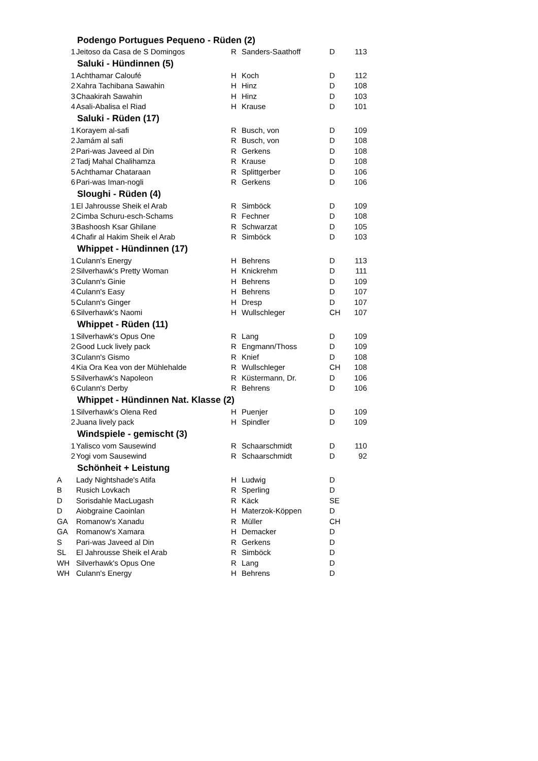| Podengo Portugues Pequeno - Rüden (2) | | | | | |
| --- | --- | --- | --- | --- | --- |
| 1 | Jeitoso da Casa de S Domingos | R | Sanders-Saathoff | D | 113 |
| Saluki - Hündinnen (5) | | | | | |
| 1 | Achthamar Caloufé | H | Koch | D | 112 |
| 2 | Xahra Tachibana Sawahin | H | Hinz | D | 108 |
| 3 | Chaakirah Sawahin | H | Hinz | D | 103 |
| 4 | Asali-Abalisa el Riad | H | Krause | D | 101 |
| Saluki - Rüden (17) | | | | | |
| 1 | Korayem al-safi | R | Busch, von | D | 109 |
| 2 | Jamám al safi | R | Busch, von | D | 108 |
| 2 | Pari-was Javeed al Din | R | Gerkens | D | 108 |
| 2 | Tadj Mahal Chalihamza | R | Krause | D | 108 |
| 5 | Achthamar Chataraan | R | Splittgerber | D | 106 |
| 6 | Pari-was Iman-nogli | R | Gerkens | D | 106 |
| Sloughi - Rüden (4) | | | | | |
| 1 | El Jahrousse Sheik el Arab | R | Simböck | D | 109 |
| 2 | Cimba Schuru-esch-Schams | R | Fechner | D | 108 |
| 3 | Bashoosh Ksar Ghilane | R | Schwarzat | D | 105 |
| 4 | Chafir al Hakim Sheik el Arab | R | Simböck | D | 103 |
| Whippet - Hündinnen (17) | | | | | |
| 1 | Culann's Energy | H | Behrens | D | 113 |
| 2 | Silverhawk's Pretty Woman | H | Knickrehm | D | 111 |
| 3 | Culann's Ginie | H | Behrens | D | 109 |
| 4 | Culann's Easy | H | Behrens | D | 107 |
| 5 | Culann's Ginger | H | Dresp | D | 107 |
| 6 | Silverhawk's Naomi | H | Wullschleger | CH | 107 |
| Whippet - Rüden (11) | | | | | |
| 1 | Silverhawk's Opus One | R | Lang | D | 109 |
| 2 | Good Luck lively pack | R | Engmann/Thoss | D | 109 |
| 3 | Culann's Gismo | R | Knief | D | 108 |
| 4 | Kia Ora Kea von der Mühlehalde | R | Wullschleger | CH | 108 |
| 5 | Silverhawk's Napoleon | R | Küstermann, Dr. | D | 106 |
| 6 | Culann's Derby | R | Behrens | D | 106 |
| Whippet - Hündinnen Nat. Klasse (2) | | | | | |
| 1 | Silverhawk's Olena Red | H | Puenjer | D | 109 |
| 2 | Juana lively pack | H | Spindler | D | 109 |
| Windspiele - gemischt (3) | | | | | |
| 1 | Yalisco vom Sausewind | R | Schaarschmidt | D | 110 |
| 2 | Yogi vom Sausewind | R | Schaarschmidt | D | 92 |
| Schönheit + Leistung | | | | | |
| A | Lady Nightshade's Atifa | H | Ludwig | D | |
| B | Rusich Lovkach | R | Sperling | D | |
| D | Sorisdahle MacLugash | R | Käck | SE | |
| D | Aiobgraine Caoinlan | H | Materzok-Köppen | D | |
| GA | Romanow's Xanadu | R | Müller | CH | |
| GA | Romanow's Xamara | H | Demacker | D | |
| S | Pari-was Javeed al Din | R | Gerkens | D | |
| SL | El Jahrousse Sheik el Arab | R | Simböck | D | |
| WH | Silverhawk's Opus One | R | Lang | D | |
| WH | Culann's Energy | H | Behrens | D | |